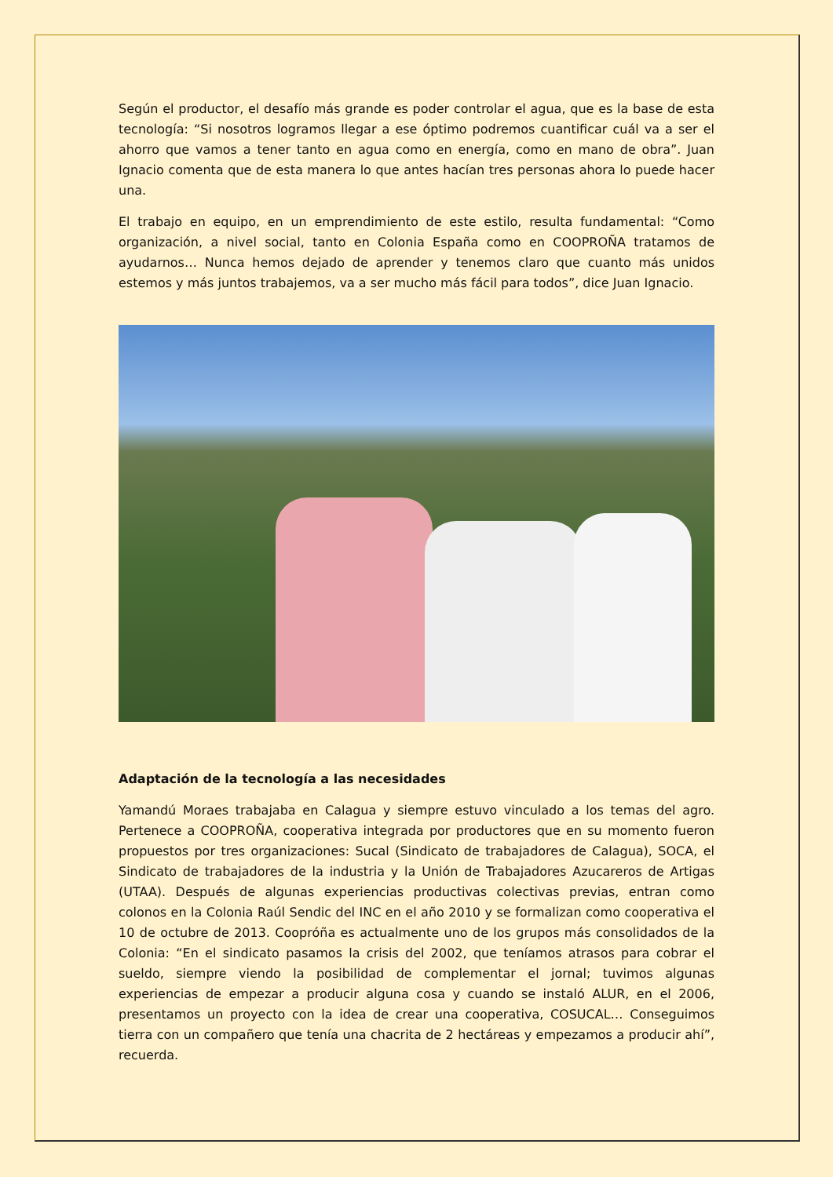Según el productor, el desafío más grande es poder controlar el agua, que es la base de esta tecnología: “Si nosotros logramos llegar a ese óptimo podremos cuantificar cuál va a ser el ahorro que vamos a tener tanto en agua como en energía, como en mano de obra”. Juan Ignacio comenta que de esta manera lo que antes hacían tres personas ahora lo puede hacer una.
El trabajo en equipo, en un emprendimiento de este estilo, resulta fundamental: “Como organización, a nivel social, tanto en Colonia España como en COOPROÑA tratamos de ayudarnos… Nunca hemos dejado de aprender y tenemos claro que cuanto más unidos estemos y más juntos trabajemos, va a ser mucho más fácil para todos”, dice Juan Ignacio.
Adaptación de la tecnología a las necesidades
Yamandú Moraes trabajaba en Calagua y siempre estuvo vinculado a los temas del agro. Pertenece a COOPROÑA, cooperativa integrada por productores que en su momento fueron propuestos por tres organizaciones: Sucal (Sindicato de trabajadores de Calagua), SOCA, el Sindicato de trabajadores de la industria y la Unión de Trabajadores Azucareros de Artigas (UTAA). Después de algunas experiencias productivas colectivas previas, entran como colonos en la Colonia Raúl Sendic del INC en el año 2010 y se formalizan como cooperativa el 10 de octubre de 2013. Coopróña es actualmente uno de los grupos más consolidados de la Colonia: “En el sindicato pasamos la crisis del 2002, que teníamos atrasos para cobrar el sueldo, siempre viendo la posibilidad de complementar el jornal; tuvimos algunas experiencias de empezar a producir alguna cosa y cuando se instaló ALUR, en el 2006, presentamos un proyecto con la idea de crear una cooperativa, COSUCAL… Conseguimos tierra con un compañero que tenía una chacrita de 2 hectáreas y empezamos a producir ahí”, recuerda.